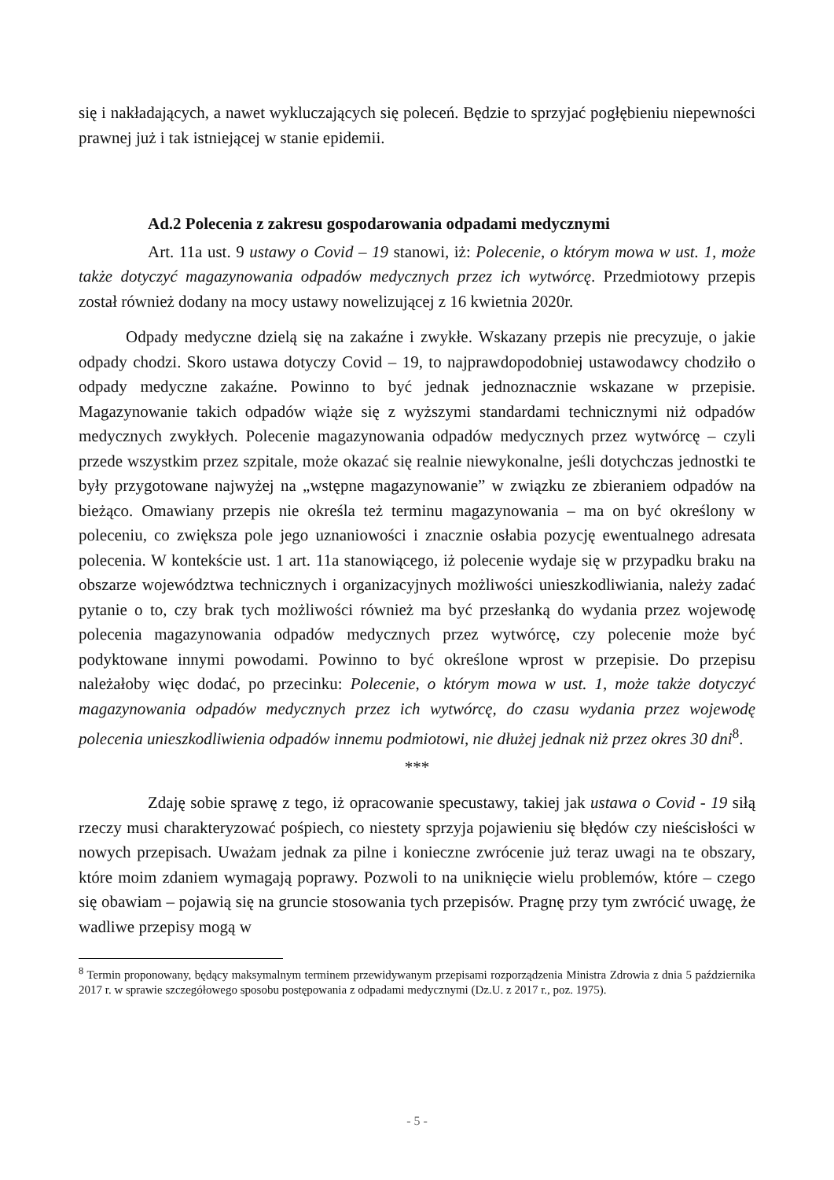się i nakładających, a nawet wykluczających się poleceń. Będzie to sprzyjać pogłębieniu niepewności prawnej już i tak istniejącej w stanie epidemii.
Ad.2 Polecenia z zakresu gospodarowania odpadami medycznymi
Art. 11a ust. 9 ustawy o Covid – 19 stanowi, iż: Polecenie, o którym mowa w ust. 1, może także dotyczyć magazynowania odpadów medycznych przez ich wytwórcę. Przedmiotowy przepis został również dodany na mocy ustawy nowelizującej z 16 kwietnia 2020r.
Odpady medyczne dzielą się na zakaźne i zwykłe. Wskazany przepis nie precyzuje, o jakie odpady chodzi. Skoro ustawa dotyczy Covid – 19, to najprawdopodobniej ustawodawcy chodziło o odpady medyczne zakaźne. Powinno to być jednak jednoznacznie wskazane w przepisie. Magazynowanie takich odpadów wiąże się z wyższymi standardami technicznymi niż odpadów medycznych zwykłych. Polecenie magazynowania odpadów medycznych przez wytwórcę – czyli przede wszystkim przez szpitale, może okazać się realnie niewykonalne, jeśli dotychczas jednostki te były przygotowane najwyżej na „wstępne magazynowanie” w związku ze zbieraniem odpadów na bieżąco. Omawiany przepis nie określa też terminu magazynowania – ma on być określony w poleceniu, co zwiększa pole jego uznaniowości i znacznie osłabia pozycję ewentualnego adresata polecenia. W kontekście ust. 1 art. 11a stanowiącego, iż polecenie wydaje się w przypadku braku na obszarze województwa technicznych i organizacyjnych możliwości unieszkodliwiania, należy zadać pytanie o to, czy brak tych możliwości również ma być przesłanką do wydania przez wojewodę polecenia magazynowania odpadów medycznych przez wytwórcę, czy polecenie może być podyktowane innymi powodami. Powinno to być określone wprost w przepisie. Do przepisu należałoby więc dodać, po przecinku: Polecenie, o którym mowa w ust. 1, może także dotyczyć magazynowania odpadów medycznych przez ich wytwórcę, do czasu wydania przez wojewodę polecenia unieszkodliwienia odpadów innemu podmiotowi, nie dłużej jednak niż przez okres 30 dni<sup>8</sup>.
***
Zdaję sobie sprawę z tego, iż opracowanie specustawy, takiej jak ustawa o Covid - 19 siłą rzeczy musi charakteryzować pośpiech, co niestety sprzyja pojawieniu się błędów czy nieścisłości w nowych przepisach. Uważam jednak za pilne i konieczne zwrócenie już teraz uwagi na te obszary, które moim zdaniem wymagają poprawy. Pozwoli to na uniknięcie wielu problemów, które – czego się obawiam – pojawią się na gruncie stosowania tych przepisów. Pragnę przy tym zwrócić uwagę, że wadliwe przepisy mogą w
<sup>8</sup> Termin proponowany, będący maksymalnym terminem przewidywanym przepisami rozporządzenia Ministra Zdrowia z dnia 5 października 2017 r. w sprawie szczegółowego sposobu postępowania z odpadami medycznymi (Dz.U. z 2017 r., poz. 1975).
- 5 -